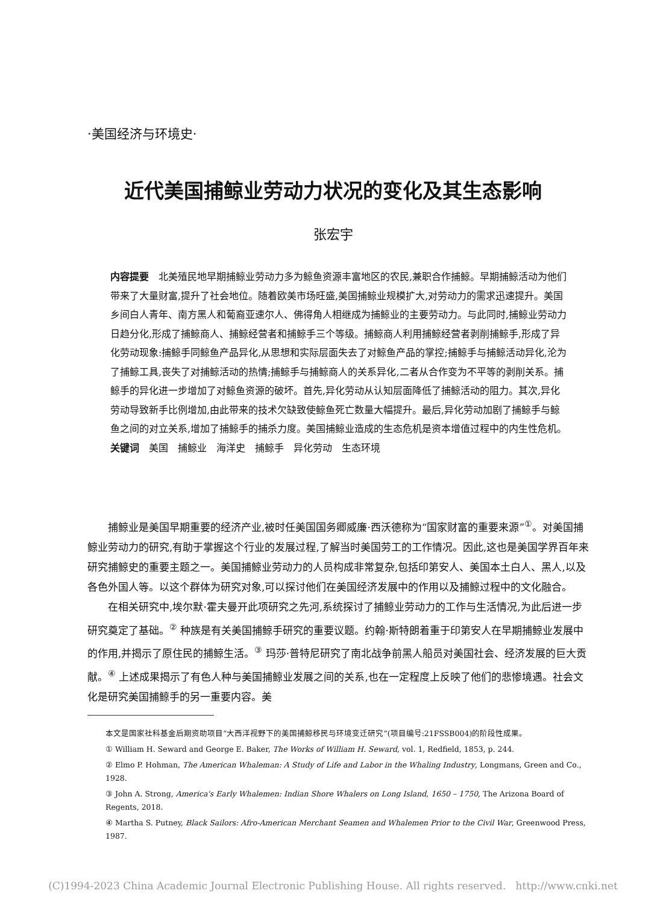·美国经济与环境史·
近代美国捕鲸业劳动力状况的变化及其生态影响
张宏宇
内容提要　北美殖民地早期捕鲸业劳动力多为鲸鱼资源丰富地区的农民,兼职合作捕鲸。早期捕鲸活动为他们带来了大量财富,提升了社会地位。随着欧美市场旺盛,美国捕鲸业规模扩大,对劳动力的需求迅速提升。美国乡间白人青年、南方黑人和葡裔亚速尔人、佛得角人相继成为捕鲸业的主要劳动力。与此同时,捕鲸业劳动力日趋分化,形成了捕鲸商人、捕鲸经营者和捕鲸手三个等级。捕鲸商人利用捕鲸经营者剥削捕鲸手,形成了异化劳动现象:捕鲸手同鲸鱼产品异化,从思想和实际层面失去了对鲸鱼产品的掌控;捕鲸手与捕鲸活动异化,沦为了捕鲸工具,丧失了对捕鲸活动的热情;捕鲸手与捕鲸商人的关系异化,二者从合作变为不平等的剥削关系。捕鲸手的异化进一步增加了对鲸鱼资源的破坏。首先,异化劳动从认知层面降低了捕鲸活动的阻力。其次,异化劳动导致新手比例增加,由此带来的技术欠缺致使鲸鱼死亡数量大幅提升。最后,异化劳动加剧了捕鲸手与鲸鱼之间的对立关系,增加了捕鲸手的捕杀力度。美国捕鲸业造成的生态危机是资本增值过程中的内生性危机。
关键词　美国　捕鲸业　海洋史　捕鲸手　异化劳动　生态环境
捕鲸业是美国早期重要的经济产业,被时任美国国务卿威廉·西沃德称为“国家财富的重要来源”<sup>①</sup>。对美国捕鲸业劳动力的研究,有助于掌握这个行业的发展过程,了解当时美国劳工的工作情况。因此,这也是美国学界百年来研究捕鲸史的重要主题之一。美国捕鲸业劳动力的人员构成非常复杂,包括印第安人、美国本土白人、黑人,以及各色外国人等。以这个群体为研究对象,可以探讨他们在美国经济发展中的作用以及捕鲸过程中的文化融合。
在相关研究中,埃尔默·霍夫曼开此项研究之先河,系统探讨了捕鲸业劳动力的工作与生活情况,为此后进一步研究奠定了基础。<sup>②</sup> 种族是有关美国捕鲸手研究的重要议题。约翰·斯特朗着重于印第安人在早期捕鲸业发展中的作用,并揭示了原住民的捕鲸生活。<sup>③</sup> 玛莎·普特尼研究了南北战争前黑人船员对美国社会、经济发展的巨大贡献。<sup>④</sup> 上述成果揭示了有色人种与美国捕鲸业发展之间的关系,也在一定程度上反映了他们的悲惨境遇。社会文化是研究美国捕鲸手的另一重要内容。美
本文是国家社科基金后期资助项目“大西洋视野下的美国捕鲸移民与环境变迁研究”(项目编号:21FSSB004)的阶段性成果。
① William H. Seward and George E. Baker, The Works of William H. Seward, vol. 1, Redfield, 1853, p. 244.
② Elmo P. Hohman, The American Whaleman: A Study of Life and Labor in the Whaling Industry, Longmans, Green and Co., 1928.
③ John A. Strong, America's Early Whalemen: Indian Shore Whalers on Long Island, 1650 – 1750, The Arizona Board of Regents, 2018.
④ Martha S. Putney, Black Sailors: Afro-American Merchant Seamen and Whalemen Prior to the Civil War, Greenwood Press, 1987.
(C)1994-2023 China Academic Journal Electronic Publishing House. All rights reserved. http://www.cnki.net